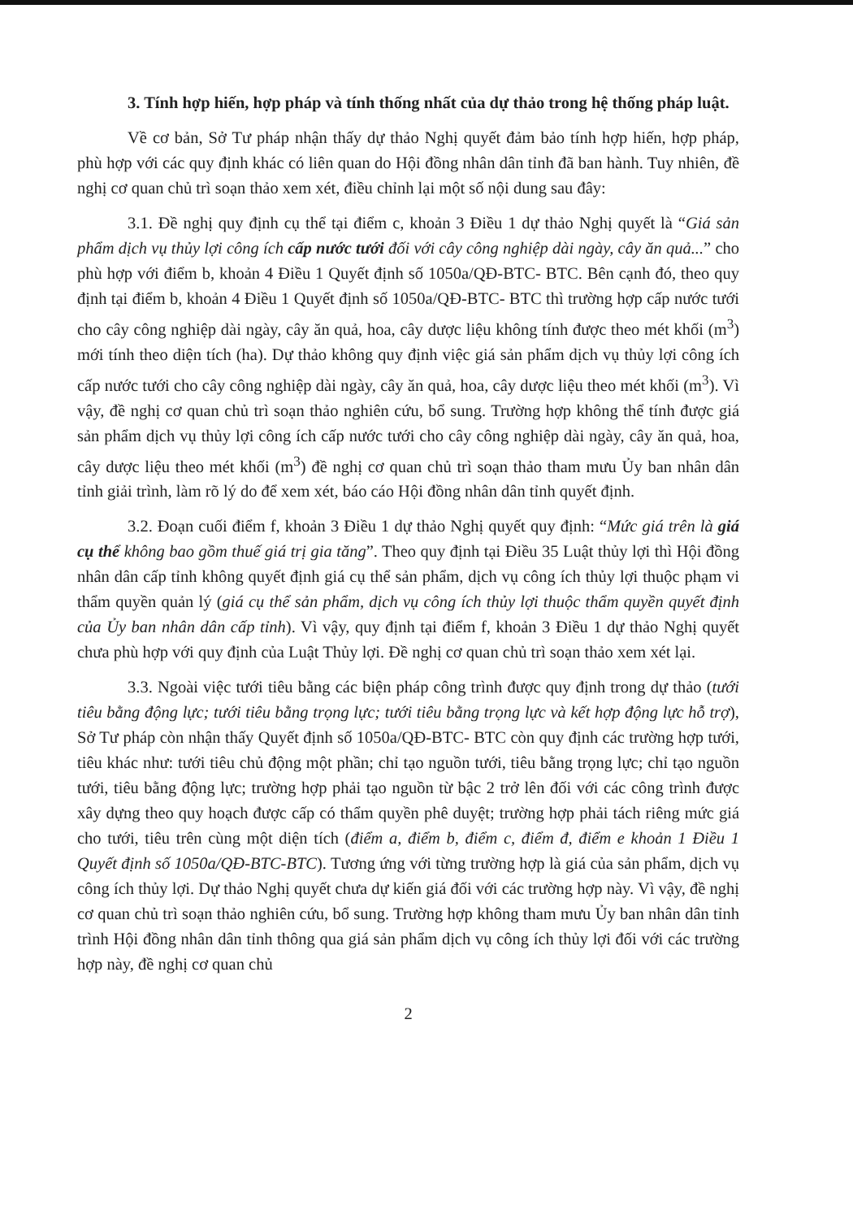3. Tính hợp hiến, hợp pháp và tính thống nhất của dự thảo trong hệ thống pháp luật.
Về cơ bản, Sở Tư pháp nhận thấy dự thảo Nghị quyết đảm bảo tính hợp hiến, hợp pháp, phù hợp với các quy định khác có liên quan do Hội đồng nhân dân tỉnh đã ban hành. Tuy nhiên, đề nghị cơ quan chủ trì soạn thảo xem xét, điều chỉnh lại một số nội dung sau đây:
3.1. Đề nghị quy định cụ thể tại điểm c, khoản 3 Điều 1 dự thảo Nghị quyết là “Giá sản phẩm dịch vụ thủy lợi công ích cấp nước tưới đối với cây công nghiệp dài ngày, cây ăn quả...” cho phù hợp với điểm b, khoản 4 Điều 1 Quyết định số 1050a/QĐ-BTC- BTC. Bên cạnh đó, theo quy định tại điểm b, khoản 4 Điều 1 Quyết định số 1050a/QĐ-BTC- BTC thì trường hợp cấp nước tưới cho cây công nghiệp dài ngày, cây ăn quả, hoa, cây dược liệu không tính được theo mét khối (m<sup>3</sup>) mới tính theo diện tích (ha). Dự thảo không quy định việc giá sản phẩm dịch vụ thủy lợi công ích cấp nước tưới cho cây công nghiệp dài ngày, cây ăn quả, hoa, cây dược liệu theo mét khối (m<sup>3</sup>). Vì vậy, đề nghị cơ quan chủ trì soạn thảo nghiên cứu, bổ sung. Trường hợp không thể tính được giá sản phẩm dịch vụ thủy lợi công ích cấp nước tưới cho cây công nghiệp dài ngày, cây ăn quả, hoa, cây dược liệu theo mét khối (m<sup>3</sup>) đề nghị cơ quan chủ trì soạn thảo tham mưu Ủy ban nhân dân tỉnh giải trình, làm rõ lý do để xem xét, báo cáo Hội đồng nhân dân tỉnh quyết định.
3.2. Đoạn cuối điểm f, khoản 3 Điều 1 dự thảo Nghị quyết quy định: “Mức giá trên là giá cụ thể không bao gồm thuế giá trị gia tăng”. Theo quy định tại Điều 35 Luật thủy lợi thì Hội đồng nhân dân cấp tỉnh không quyết định giá cụ thể sản phẩm, dịch vụ công ích thủy lợi thuộc phạm vi thẩm quyền quản lý (giá cụ thể sản phẩm, dịch vụ công ích thủy lợi thuộc thẩm quyền quyết định của Ủy ban nhân dân cấp tỉnh). Vì vậy, quy định tại điểm f, khoản 3 Điều 1 dự thảo Nghị quyết chưa phù hợp với quy định của Luật Thủy lợi. Đề nghị cơ quan chủ trì soạn thảo xem xét lại.
3.3. Ngoài việc tưới tiêu bằng các biện pháp công trình được quy định trong dự thảo (tưới tiêu bằng động lực; tưới tiêu bằng trọng lực; tưới tiêu bằng trọng lực và kết hợp động lực hỗ trợ), Sở Tư pháp còn nhận thấy Quyết định số 1050a/QĐ-BTC- BTC còn quy định các trường hợp tưới, tiêu khác như: tưới tiêu chủ động một phần; chỉ tạo nguồn tưới, tiêu bằng trọng lực; chỉ tạo nguồn tưới, tiêu bằng động lực; trường hợp phải tạo nguồn từ bậc 2 trở lên đối với các công trình được xây dựng theo quy hoạch được cấp có thẩm quyền phê duyệt; trường hợp phải tách riêng mức giá cho tưới, tiêu trên cùng một diện tích (điểm a, điểm b, điểm c, điểm đ, điểm e khoản 1 Điều 1 Quyết định số 1050a/QĐ-BTC-BTC). Tương ứng với từng trường hợp là giá của sản phẩm, dịch vụ công ích thủy lợi. Dự thảo Nghị quyết chưa dự kiến giá đối với các trường hợp này. Vì vậy, đề nghị cơ quan chủ trì soạn thảo nghiên cứu, bổ sung. Trường hợp không tham mưu Ủy ban nhân dân tỉnh trình Hội đồng nhân dân tỉnh thông qua giá sản phẩm dịch vụ công ích thủy lợi đối với các trường hợp này, đề nghị cơ quan chủ
2